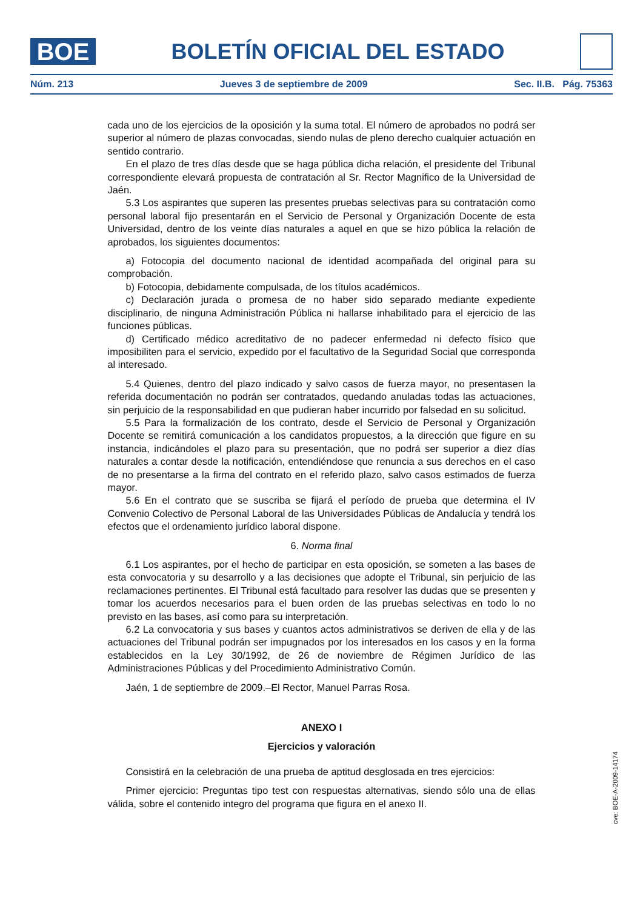BOE
BOLETÍN OFICIAL DEL ESTADO
Núm. 213 Jueves 3 de septiembre de 2009 Sec. II.B. Pág. 75363
cada uno de los ejercicios de la oposición y la suma total. El número de aprobados no podrá ser superior al número de plazas convocadas, siendo nulas de pleno derecho cualquier actuación en sentido contrario.
En el plazo de tres días desde que se haga pública dicha relación, el presidente del Tribunal correspondiente elevará propuesta de contratación al Sr. Rector Magnifico de la Universidad de Jaén.
5.3 Los aspirantes que superen las presentes pruebas selectivas para su contratación como personal laboral fijo presentarán en el Servicio de Personal y Organización Docente de esta Universidad, dentro de los veinte días naturales a aquel en que se hizo pública la relación de aprobados, los siguientes documentos:
a) Fotocopia del documento nacional de identidad acompañada del original para su comprobación.
b) Fotocopia, debidamente compulsada, de los títulos académicos.
c) Declaración jurada o promesa de no haber sido separado mediante expediente disciplinario, de ninguna Administración Pública ni hallarse inhabilitado para el ejercicio de las funciones públicas.
d) Certificado médico acreditativo de no padecer enfermedad ni defecto físico que imposibiliten para el servicio, expedido por el facultativo de la Seguridad Social que corresponda al interesado.
5.4 Quienes, dentro del plazo indicado y salvo casos de fuerza mayor, no presentasen la referida documentación no podrán ser contratados, quedando anuladas todas las actuaciones, sin perjuicio de la responsabilidad en que pudieran haber incurrido por falsedad en su solicitud.
5.5 Para la formalización de los contrato, desde el Servicio de Personal y Organización Docente se remitirá comunicación a los candidatos propuestos, a la dirección que figure en su instancia, indicándoles el plazo para su presentación, que no podrá ser superior a diez días naturales a contar desde la notificación, entendiéndose que renuncia a sus derechos en el caso de no presentarse a la firma del contrato en el referido plazo, salvo casos estimados de fuerza mayor.
5.6 En el contrato que se suscriba se fijará el período de prueba que determina el IV Convenio Colectivo de Personal Laboral de las Universidades Públicas de Andalucía y tendrá los efectos que el ordenamiento jurídico laboral dispone.
6. Norma final
6.1 Los aspirantes, por el hecho de participar en esta oposición, se someten a las bases de esta convocatoria y su desarrollo y a las decisiones que adopte el Tribunal, sin perjuicio de las reclamaciones pertinentes. El Tribunal está facultado para resolver las dudas que se presenten y tomar los acuerdos necesarios para el buen orden de las pruebas selectivas en todo lo no previsto en las bases, así como para su interpretación.
6.2 La convocatoria y sus bases y cuantos actos administrativos se deriven de ella y de las actuaciones del Tribunal podrán ser impugnados por los interesados en los casos y en la forma establecidos en la Ley 30/1992, de 26 de noviembre de Régimen Jurídico de las Administraciones Públicas y del Procedimiento Administrativo Común.
Jaén, 1 de septiembre de 2009.–El Rector, Manuel Parras Rosa.
ANEXO I
Ejercicios y valoración
Consistirá en la celebración de una prueba de aptitud desglosada en tres ejercicios:
Primer ejercicio: Preguntas tipo test con respuestas alternativas, siendo sólo una de ellas válida, sobre el contenido integro del programa que figura en el anexo II.
cve: BOE-A-2009-14174